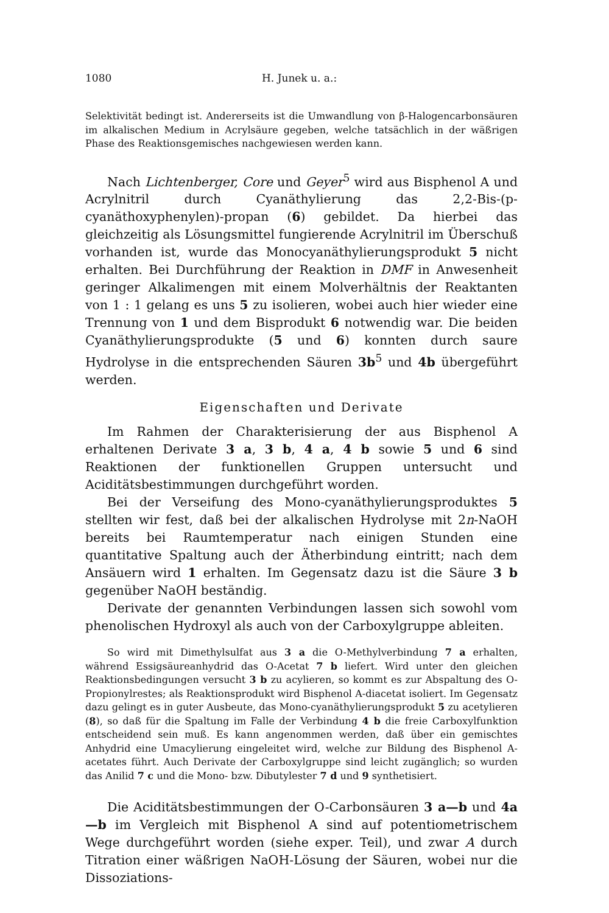1080 H. Junek u. a.:
Selektivität bedingt ist. Andererseits ist die Umwandlung von β-Halogen­carbonsäuren im alkalischen Medium in Acrylsäure gegeben, welche tat­sächlich in der wäßrigen Phase des Reaktionsgemisches nachgewiesen werden kann.
Nach Lichtenberger, Core und Geyer<sup>5</sup> wird aus Bisphenol A und Acrylnitril durch Cyanäthylierung das 2,2-Bis-(p-cyanäthoxyphenylen)-propan (6) gebildet. Da hierbei das gleichzeitig als Lösungsmittel fungierende Acrylnitril im Überschuß vorhanden ist, wurde das Mono­cyanäthylierungsprodukt 5 nicht erhalten. Bei Durchführung der Reak­tion in DMF in Anwesenheit geringer Alkalimengen mit einem Mol­verhältnis der Reaktanten von 1 : 1 gelang es uns 5 zu isolieren, wobei auch hier wieder eine Trennung von 1 und dem Bisprodukt 6 notwendig war. Die beiden Cyanäthylierungsprodukte (5 und 6) konnten durch saure Hydrolyse in die entsprechenden Säuren 3b<sup>5</sup> und 4b übergeführt werden.
Eigenschaften und Derivate
Im Rahmen der Charakterisierung der aus Bisphenol A erhaltenen Derivate 3 a, 3 b, 4 a, 4 b sowie 5 und 6 sind Reaktionen der funktio­nellen Gruppen untersucht und Aciditätsbestimmungen durchgeführt worden.
Bei der Verseifung des Mono-cyanäthylierungsproduktes 5 stellten wir fest, daß bei der alkalischen Hydrolyse mit 2n-NaOH bereits bei Raumtemperatur nach einigen Stunden eine quantitative Spaltung auch der Ätherbindung eintritt; nach dem Ansäuern wird 1 erhalten. Im Gegensatz dazu ist die Säure 3 b gegenüber NaOH beständig.
Derivate der genannten Verbindungen lassen sich sowohl vom phenolischen Hydroxyl als auch von der Carboxylgruppe ableiten.
So wird mit Dimethylsulfat aus 3 a die O-Methylverbindung 7 a erhalten, während Essigsäureanhydrid das O-Acetat 7 b liefert. Wird unter den gleichen Reaktionsbedingungen versucht 3 b zu acylieren, so kommt es zur Abspaltung des O-Propionylrestes; als Reaktionsprodukt wird Bisphenol A-diacetat isoliert. Im Gegensatz dazu gelingt es in guter Ausbeute, das Mono-cyanäthylierungsprodukt 5 zu acetylieren (8), so daß für die Spaltung im Falle der Verbindung 4 b die freie Carboxylfunktion entscheidend sein muß. Es kann angenommen werden, daß über ein gemischtes Anhydrid eine Umacylierung eingeleitet wird, welche zur Bildung des Bisphenol A-acetates führt. Auch Derivate der Carboxylgruppe sind leicht zugänglich; so wurden das Anilid 7 c und die Mono- bzw. Dibutylester 7 d und 9 synthetisiert.
Die Aciditätsbestimmungen der O-Carbonsäuren 3 a—b und 4a—b im Vergleich mit Bisphenol A sind auf potentiometrischem Wege durch­geführt worden (siehe exper. Teil), und zwar A durch Titration einer wäßrigen NaOH-Lösung der Säuren, wobei nur die Dissoziations-